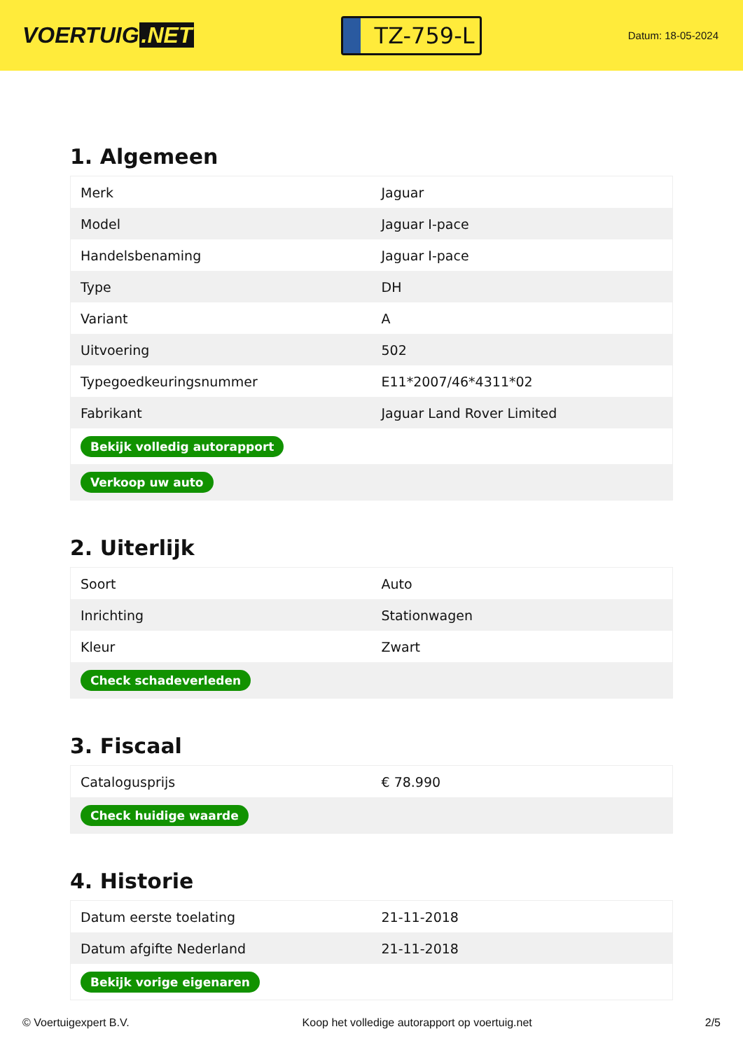VOERTUIG.NET
TZ-759-L
Datum: 18-05-2024
1. Algemeen
| Merk | Jaguar |
| Model | Jaguar I-pace |
| Handelsbenaming | Jaguar I-pace |
| Type | DH |
| Variant | A |
| Uitvoering | 502 |
| Typegoedkeuringsnummer | E11*2007/46*4311*02 |
| Fabrikant | Jaguar Land Rover Limited |
| Bekijk volledig autorapport | |
| Verkoop uw auto | |
2. Uiterlijk
| Soort | Auto |
| Inrichting | Stationwagen |
| Kleur | Zwart |
| Check schadeverleden | |
3. Fiscaal
| Catalogusprijs | € 78.990 |
| Check huidige waarde | |
4. Historie
| Datum eerste toelating | 21-11-2018 |
| Datum afgifte Nederland | 21-11-2018 |
| Bekijk vorige eigenaren | |
© Voertuigexpert B.V. Koop het volledige autorapport op voertuig.net 2/5